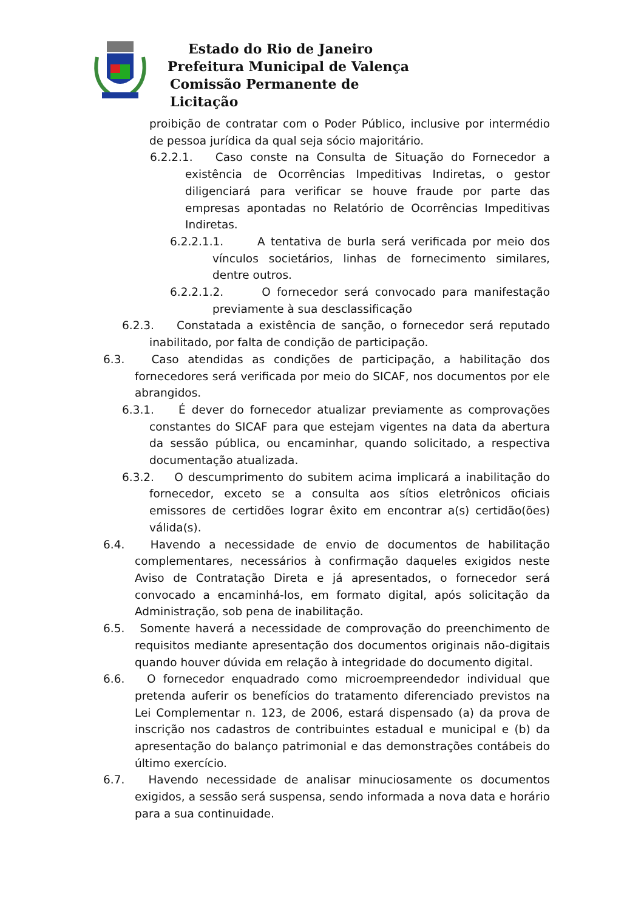Estado do Rio de Janeiro
Prefeitura Municipal de Valença
Comissão Permanente de Licitação
proibição de contratar com o Poder Público, inclusive por intermédio de pessoa jurídica da qual seja sócio majoritário.
6.2.2.1. Caso conste na Consulta de Situação do Fornecedor a existência de Ocorrências Impeditivas Indiretas, o gestor diligenciará para verificar se houve fraude por parte das empresas apontadas no Relatório de Ocorrências Impeditivas Indiretas.
6.2.2.1.1. A tentativa de burla será verificada por meio dos vínculos societários, linhas de fornecimento similares, dentre outros.
6.2.2.1.2. O fornecedor será convocado para manifestação previamente à sua desclassificação
6.2.3. Constatada a existência de sanção, o fornecedor será reputado inabilitado, por falta de condição de participação.
6.3. Caso atendidas as condições de participação, a habilitação dos fornecedores será verificada por meio do SICAF, nos documentos por ele abrangidos.
6.3.1. É dever do fornecedor atualizar previamente as comprovações constantes do SICAF para que estejam vigentes na data da abertura da sessão pública, ou encaminhar, quando solicitado, a respectiva documentação atualizada.
6.3.2. O descumprimento do subitem acima implicará a inabilitação do fornecedor, exceto se a consulta aos sítios eletrônicos oficiais emissores de certidões lograr êxito em encontrar a(s) certidão(ões) válida(s).
6.4. Havendo a necessidade de envio de documentos de habilitação complementares, necessários à confirmação daqueles exigidos neste Aviso de Contratação Direta e já apresentados, o fornecedor será convocado a encaminhá-los, em formato digital, após solicitação da Administração, sob pena de inabilitação.
6.5. Somente haverá a necessidade de comprovação do preenchimento de requisitos mediante apresentação dos documentos originais não-digitais quando houver dúvida em relação à integridade do documento digital.
6.6. O fornecedor enquadrado como microempreendedor individual que pretenda auferir os benefícios do tratamento diferenciado previstos na Lei Complementar n. 123, de 2006, estará dispensado (a) da prova de inscrição nos cadastros de contribuintes estadual e municipal e (b) da apresentação do balanço patrimonial e das demonstrações contábeis do último exercício.
6.7. Havendo necessidade de analisar minuciosamente os documentos exigidos, a sessão será suspensa, sendo informada a nova data e horário para a sua continuidade.